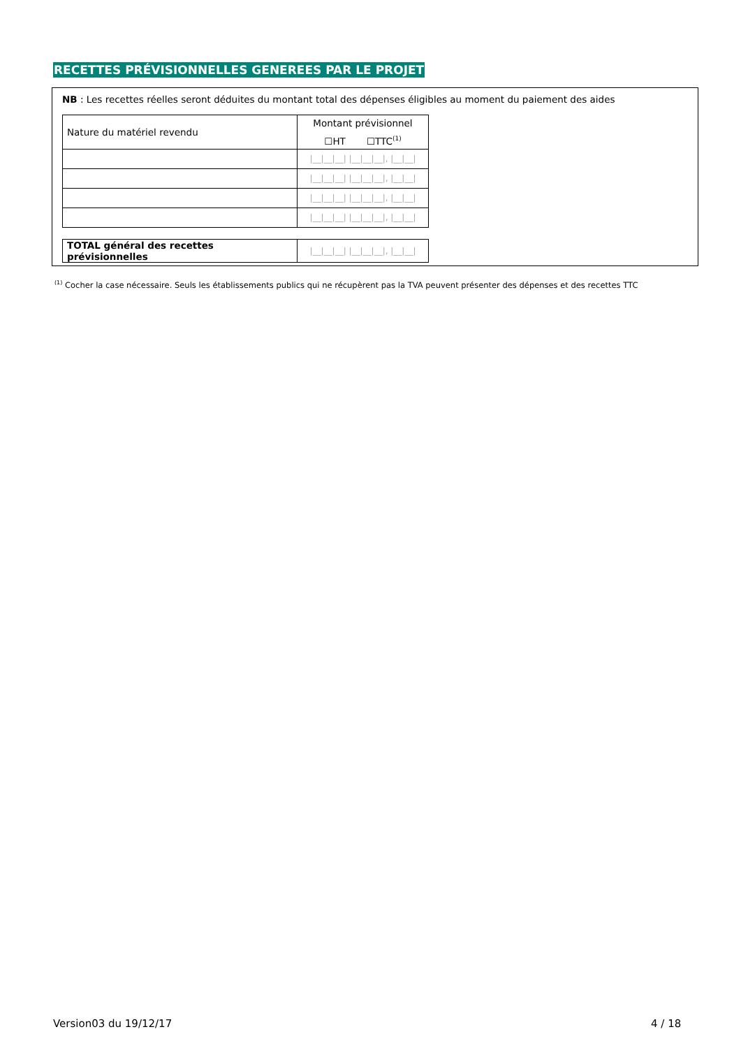RECETTES PRÉVISIONNELLES GENEREES PAR LE PROJET
NB : Les recettes réelles seront déduites du montant total des dépenses éligibles au moment du paiement des aides
| Nature du matériel revendu | Montant prévisionnel ☐HT ☐TTC<sup>(1)</sup> |
| | /__/__/__/ /__/__/__/, /__/__/ |
| | /__/__/__/ /__/__/__/, /__/__/ |
| | /__/__/__/ /__/__/__/, /__/__/ |
| | /__/__/__/ /__/__/__/, /__/__/ |
| TOTAL général des recettes prévisionnelles | /__/__/__/ /__/__/__/, /__/__/ |
<sup>(1)</sup> Cocher la case nécessaire. Seuls les établissements publics qui ne récupèrent pas la TVA peuvent présenter des dépenses et des recettes TTC
Version03 du 19/12/17 4 / 18